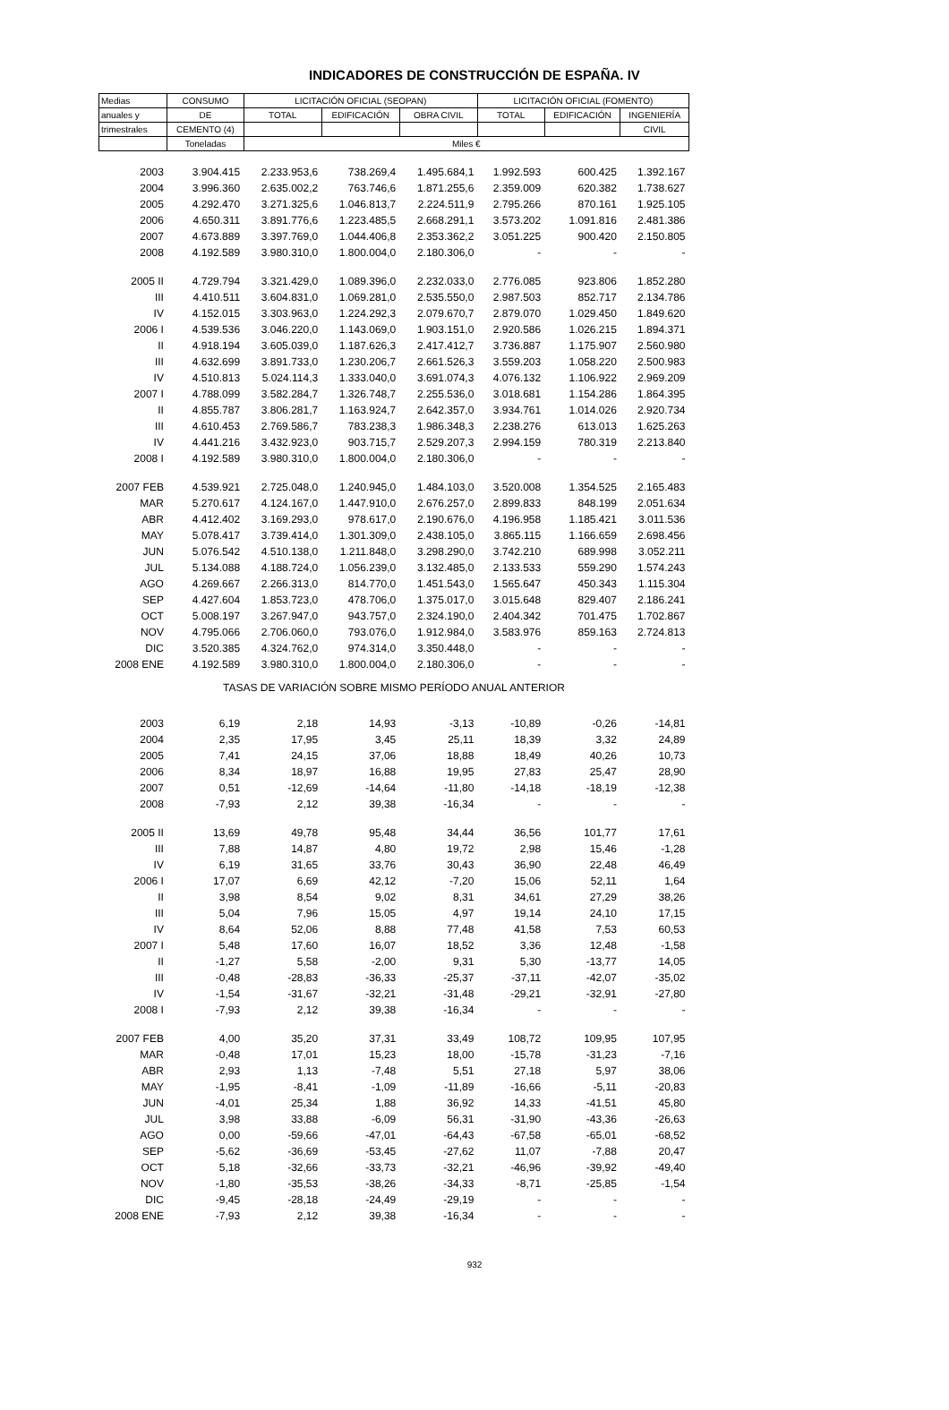INDICADORES DE CONSTRUCCIÓN DE ESPAÑA. IV
| Medias | CONSUMO | LICITACIÓN OFICIAL (SEOPAN) | | | LICITACIÓN OFICIAL (FOMENTO) | | |
| --- | --- | --- | --- | --- | --- | --- | --- |
| anuales y | DE | TOTAL | EDIFICACIÓN | OBRA CIVIL | TOTAL | EDIFICACIÓN | INGENIERÍA |
| trimestrales | CEMENTO (4) | | | | | | CIVIL |
| | Toneladas | Miles € | | | | | |
| 2003 | 3.904.415 | 2.233.953,6 | 738.269,4 | 1.495.684,1 | 1.992.593 | 600.425 | 1.392.167 |
| 2004 | 3.996.360 | 2.635.002,2 | 763.746,6 | 1.871.255,6 | 2.359.009 | 620.382 | 1.738.627 |
| 2005 | 4.292.470 | 3.271.325,6 | 1.046.813,7 | 2.224.511,9 | 2.795.266 | 870.161 | 1.925.105 |
| 2006 | 4.650.311 | 3.891.776,6 | 1.223.485,5 | 2.668.291,1 | 3.573.202 | 1.091.816 | 2.481.386 |
| 2007 | 4.673.889 | 3.397.769,0 | 1.044.406,8 | 2.353.362,2 | 3.051.225 | 900.420 | 2.150.805 |
| 2008 | 4.192.589 | 3.980.310,0 | 1.800.004,0 | 2.180.306,0 | - | - | - |
| 2005 II | 4.729.794 | 3.321.429,0 | 1.089.396,0 | 2.232.033,0 | 2.776.085 | 923.806 | 1.852.280 |
| III | 4.410.511 | 3.604.831,0 | 1.069.281,0 | 2.535.550,0 | 2.987.503 | 852.717 | 2.134.786 |
| IV | 4.152.015 | 3.303.963,0 | 1.224.292,3 | 2.079.670,7 | 2.879.070 | 1.029.450 | 1.849.620 |
| 2006 I | 4.539.536 | 3.046.220,0 | 1.143.069,0 | 1.903.151,0 | 2.920.586 | 1.026.215 | 1.894.371 |
| II | 4.918.194 | 3.605.039,0 | 1.187.626,3 | 2.417.412,7 | 3.736.887 | 1.175.907 | 2.560.980 |
| III | 4.632.699 | 3.891.733,0 | 1.230.206,7 | 2.661.526,3 | 3.559.203 | 1.058.220 | 2.500.983 |
| IV | 4.510.813 | 5.024.114,3 | 1.333.040,0 | 3.691.074,3 | 4.076.132 | 1.106.922 | 2.969.209 |
| 2007 I | 4.788.099 | 3.582.284,7 | 1.326.748,7 | 2.255.536,0 | 3.018.681 | 1.154.286 | 1.864.395 |
| II | 4.855.787 | 3.806.281,7 | 1.163.924,7 | 2.642.357,0 | 3.934.761 | 1.014.026 | 2.920.734 |
| III | 4.610.453 | 2.769.586,7 | 783.238,3 | 1.986.348,3 | 2.238.276 | 613.013 | 1.625.263 |
| IV | 4.441.216 | 3.432.923,0 | 903.715,7 | 2.529.207,3 | 2.994.159 | 780.319 | 2.213.840 |
| 2008 I | 4.192.589 | 3.980.310,0 | 1.800.004,0 | 2.180.306,0 | - | - | - |
| 2007 FEB | 4.539.921 | 2.725.048,0 | 1.240.945,0 | 1.484.103,0 | 3.520.008 | 1.354.525 | 2.165.483 |
| MAR | 5.270.617 | 4.124.167,0 | 1.447.910,0 | 2.676.257,0 | 2.899.833 | 848.199 | 2.051.634 |
| ABR | 4.412.402 | 3.169.293,0 | 978.617,0 | 2.190.676,0 | 4.196.958 | 1.185.421 | 3.011.536 |
| MAY | 5.078.417 | 3.739.414,0 | 1.301.309,0 | 2.438.105,0 | 3.865.115 | 1.166.659 | 2.698.456 |
| JUN | 5.076.542 | 4.510.138,0 | 1.211.848,0 | 3.298.290,0 | 3.742.210 | 689.998 | 3.052.211 |
| JUL | 5.134.088 | 4.188.724,0 | 1.056.239,0 | 3.132.485,0 | 2.133.533 | 559.290 | 1.574.243 |
| AGO | 4.269.667 | 2.266.313,0 | 814.770,0 | 1.451.543,0 | 1.565.647 | 450.343 | 1.115.304 |
| SEP | 4.427.604 | 1.853.723,0 | 478.706,0 | 1.375.017,0 | 3.015.648 | 829.407 | 2.186.241 |
| OCT | 5.008.197 | 3.267.947,0 | 943.757,0 | 2.324.190,0 | 2.404.342 | 701.475 | 1.702.867 |
| NOV | 4.795.066 | 2.706.060,0 | 793.076,0 | 1.912.984,0 | 3.583.976 | 859.163 | 2.724.813 |
| DIC | 3.520.385 | 4.324.762,0 | 974.314,0 | 3.350.448,0 | - | - | - |
| 2008 ENE | 4.192.589 | 3.980.310,0 | 1.800.004,0 | 2.180.306,0 | - | - | - |
| TASAS DE VARIACIÓN SOBRE MISMO PERÍODO ANUAL ANTERIOR | | | | | | | |
| 2003 | 6,19 | 2,18 | 14,93 | -3,13 | -10,89 | -0,26 | -14,81 |
| 2004 | 2,35 | 17,95 | 3,45 | 25,11 | 18,39 | 3,32 | 24,89 |
| 2005 | 7,41 | 24,15 | 37,06 | 18,88 | 18,49 | 40,26 | 10,73 |
| 2006 | 8,34 | 18,97 | 16,88 | 19,95 | 27,83 | 25,47 | 28,90 |
| 2007 | 0,51 | -12,69 | -14,64 | -11,80 | -14,18 | -18,19 | -12,38 |
| 2008 | -7,93 | 2,12 | 39,38 | -16,34 | - | - | - |
| 2005 II | 13,69 | 49,78 | 95,48 | 34,44 | 36,56 | 101,77 | 17,61 |
| III | 7,88 | 14,87 | 4,80 | 19,72 | 2,98 | 15,46 | -1,28 |
| IV | 6,19 | 31,65 | 33,76 | 30,43 | 36,90 | 22,48 | 46,49 |
| 2006 I | 17,07 | 6,69 | 42,12 | -7,20 | 15,06 | 52,11 | 1,64 |
| II | 3,98 | 8,54 | 9,02 | 8,31 | 34,61 | 27,29 | 38,26 |
| III | 5,04 | 7,96 | 15,05 | 4,97 | 19,14 | 24,10 | 17,15 |
| IV | 8,64 | 52,06 | 8,88 | 77,48 | 41,58 | 7,53 | 60,53 |
| 2007 I | 5,48 | 17,60 | 16,07 | 18,52 | 3,36 | 12,48 | -1,58 |
| II | -1,27 | 5,58 | -2,00 | 9,31 | 5,30 | -13,77 | 14,05 |
| III | -0,48 | -28,83 | -36,33 | -25,37 | -37,11 | -42,07 | -35,02 |
| IV | -1,54 | -31,67 | -32,21 | -31,48 | -29,21 | -32,91 | -27,80 |
| 2008 I | -7,93 | 2,12 | 39,38 | -16,34 | - | - | - |
| 2007 FEB | 4,00 | 35,20 | 37,31 | 33,49 | 108,72 | 109,95 | 107,95 |
| MAR | -0,48 | 17,01 | 15,23 | 18,00 | -15,78 | -31,23 | -7,16 |
| ABR | 2,93 | 1,13 | -7,48 | 5,51 | 27,18 | 5,97 | 38,06 |
| MAY | -1,95 | -8,41 | -1,09 | -11,89 | -16,66 | -5,11 | -20,83 |
| JUN | -4,01 | 25,34 | 1,88 | 36,92 | 14,33 | -41,51 | 45,80 |
| JUL | 3,98 | 33,88 | -6,09 | 56,31 | -31,90 | -43,36 | -26,63 |
| AGO | 0,00 | -59,66 | -47,01 | -64,43 | -67,58 | -65,01 | -68,52 |
| SEP | -5,62 | -36,69 | -53,45 | -27,62 | 11,07 | -7,88 | 20,47 |
| OCT | 5,18 | -32,66 | -33,73 | -32,21 | -46,96 | -39,92 | -49,40 |
| NOV | -1,80 | -35,53 | -38,26 | -34,33 | -8,71 | -25,85 | -1,54 |
| DIC | -9,45 | -28,18 | -24,49 | -29,19 | - | - | - |
| 2008 ENE | -7,93 | 2,12 | 39,38 | -16,34 | - | - | - |
932